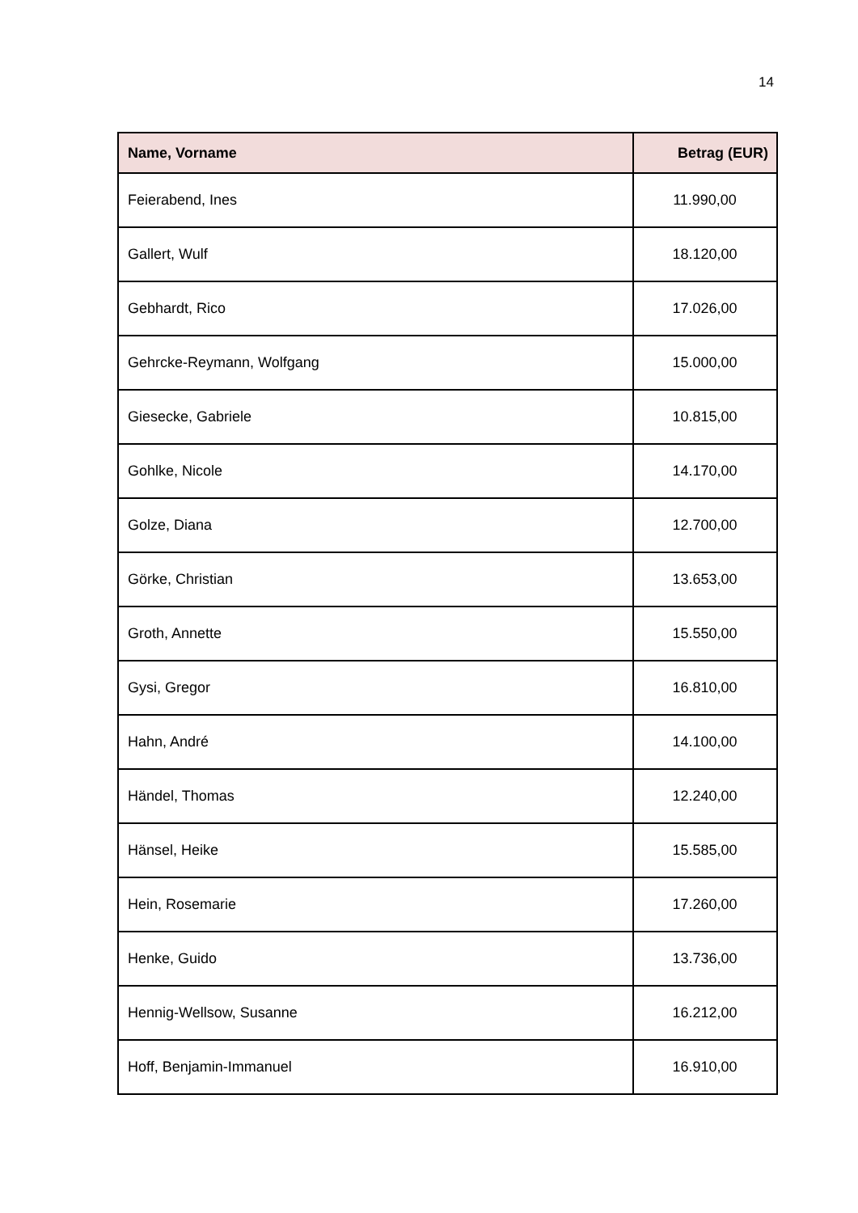14
| Name, Vorname | Betrag (EUR) |
| --- | --- |
| Feierabend, Ines | 11.990,00 |
| Gallert, Wulf | 18.120,00 |
| Gebhardt, Rico | 17.026,00 |
| Gehrcke-Reymann, Wolfgang | 15.000,00 |
| Giesecke, Gabriele | 10.815,00 |
| Gohlke, Nicole | 14.170,00 |
| Golze, Diana | 12.700,00 |
| Görke, Christian | 13.653,00 |
| Groth, Annette | 15.550,00 |
| Gysi, Gregor | 16.810,00 |
| Hahn, André | 14.100,00 |
| Händel, Thomas | 12.240,00 |
| Hänsel, Heike | 15.585,00 |
| Hein, Rosemarie | 17.260,00 |
| Henke, Guido | 13.736,00 |
| Hennig-Wellsow, Susanne | 16.212,00 |
| Hoff, Benjamin-Immanuel | 16.910,00 |